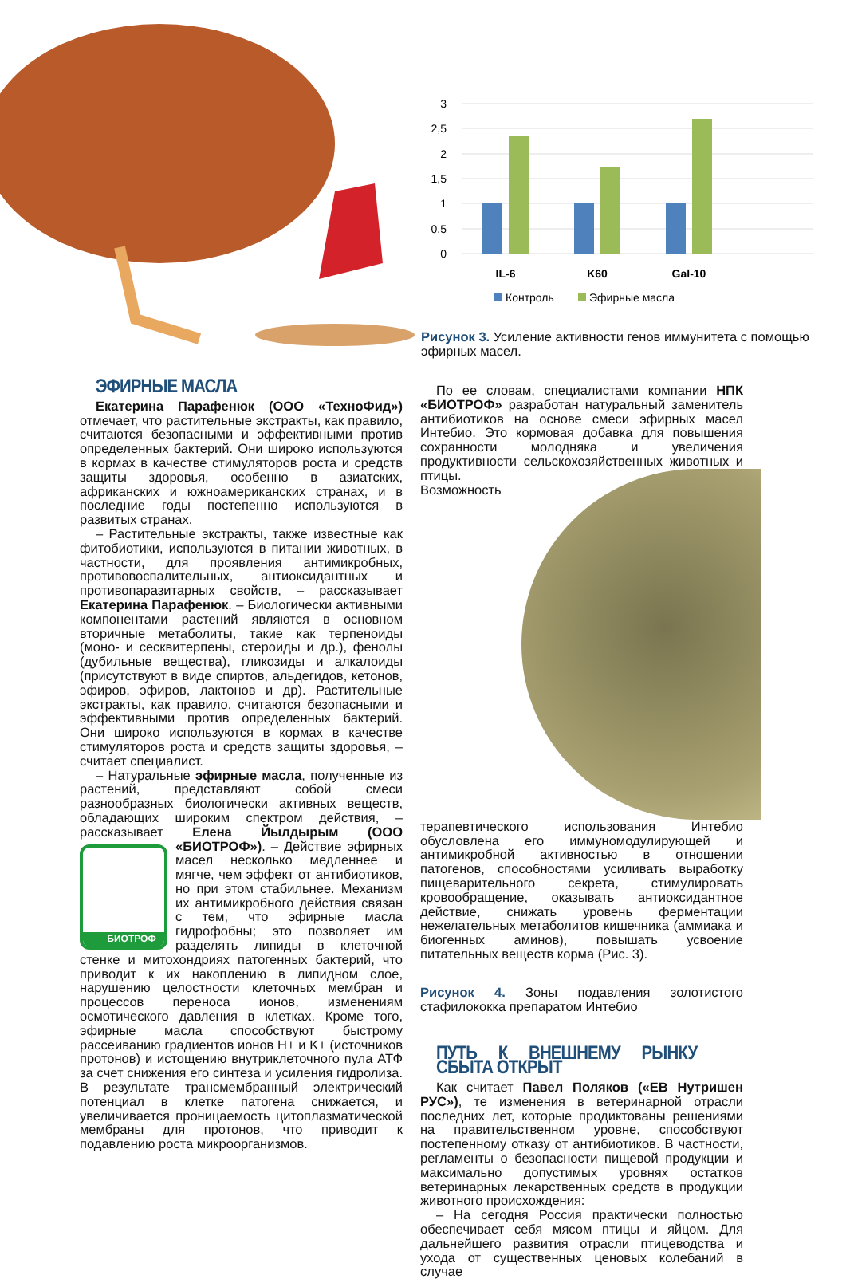3
2,5
2
1,5
1
0,5
0
IL-6
K60
Gal-10
Контроль
Эфирные масла
Рисунок 3. Усиление активности генов иммунитета с помощью эфирных масел.
ЭФИРНЫЕ МАСЛА
Екатерина Парафенюк (ООО «ТехноФид») отмечает, что растительные экстракты, как правило, считаются безопасными и эффективными против определенных бактерий. Они широко используются в кормах в качестве стимуляторов роста и средств защиты здоровья, особенно в азиатских, африканских и южноамериканских странах, и в последние годы постепенно используются в развитых странах.
– Растительные экстракты, также известные как фитобиотики, используются в питании животных, в частности, для проявления антимикробных, противовоспалительных, антиоксидантных и противопаразитарных свойств, – рассказывает Екатерина Парафенюк. – Биологически активными компонентами растений являются в основном вторичные метаболиты, такие как терпеноиды (моно- и сесквитерпены, стероиды и др.), фенолы (дубильные вещества), гликозиды и алкалоиды (присутствуют в виде спиртов, альдегидов, кетонов, эфиров, эфиров, лактонов и др). Растительные экстракты, как правило, считаются безопасными и эффективными против определенных бактерий. Они широко используются в кормах в качестве стимуляторов роста и средств защиты здоровья, – считает специалист.
– Натуральные эфирные масла, полученные из растений, представляют собой смеси разнообразных биологически активных веществ, обладающих широким спектром действия, – рассказывает Елена Йылдырым (ООО «БИОТРОФ»). –
БИОТРОФ
Действие эфирных масел несколько медленнее и мягче, чем эффект от антибиотиков, но при этом стабильнее. Механизм их антимикробного действия связан с тем, что эфирные масла гидрофобны; это позволяет им разделять липиды в клеточной стенке и митохондриях патогенных бактерий, что приводит к их накоплению в липидном слое, нарушению целостности клеточных мембран и процессов переноса ионов, изменениям осмотического давления в клетках. Кроме того, эфирные масла способствуют быстрому рассеиванию градиентов ионов H+ и K+ (источников протонов) и истощению внутриклеточного пула АТФ за счет снижения его синтеза и усиления гидролиза. В результате трансмембранный электрический потенциал в клетке патогена снижается, и увеличивается проницаемость цитоплазматической мембраны для протонов, что приводит к подавлению роста микроорганизмов.
По ее словам, специалистами компании НПК «БИОТРОФ» разработан натуральный заменитель антибиотиков на основе смеси эфирных масел Интебио. Это кормовая добавка для повышения сохранности молодняка и увеличения продуктивности сельскохозяйственных животных и птицы. Возможность терапевтического использования Интебио обусловлена его иммуномодулирующей и антимикробной активностью в отношении патогенов, способностями усиливать выработку пищеварительного секрета, стимулировать кровообращение, оказывать антиоксидантное действие, снижать уровень ферментации нежелательных метаболитов кишечника (аммиака и биогенных аминов), повышать усвоение питательных веществ корма (Рис. 3).
Рисунок 4. Зоны подавления золотистого стафилококка препаратом Интебио
ПУТЬ К ВНЕШНЕМУ РЫНКУ СБЫТА ОТКРЫТ
Как считает Павел Поляков («ЕВ Нутришен РУС»), те изменения в ветеринарной отрасли последних лет, которые продиктованы решениями на правительственном уровне, способствуют постепенному отказу от антибиотиков. В частности, регламенты о безопасности пищевой продукции и максимально допустимых уровнях остатков ветеринарных лекарственных средств в продукции животного происхождения:
– На сегодня Россия практически полностью обеспечивает себя мясом птицы и яйцом. Для дальнейшего развития отрасли птицеводства и ухода от существенных ценовых колебаний в случае